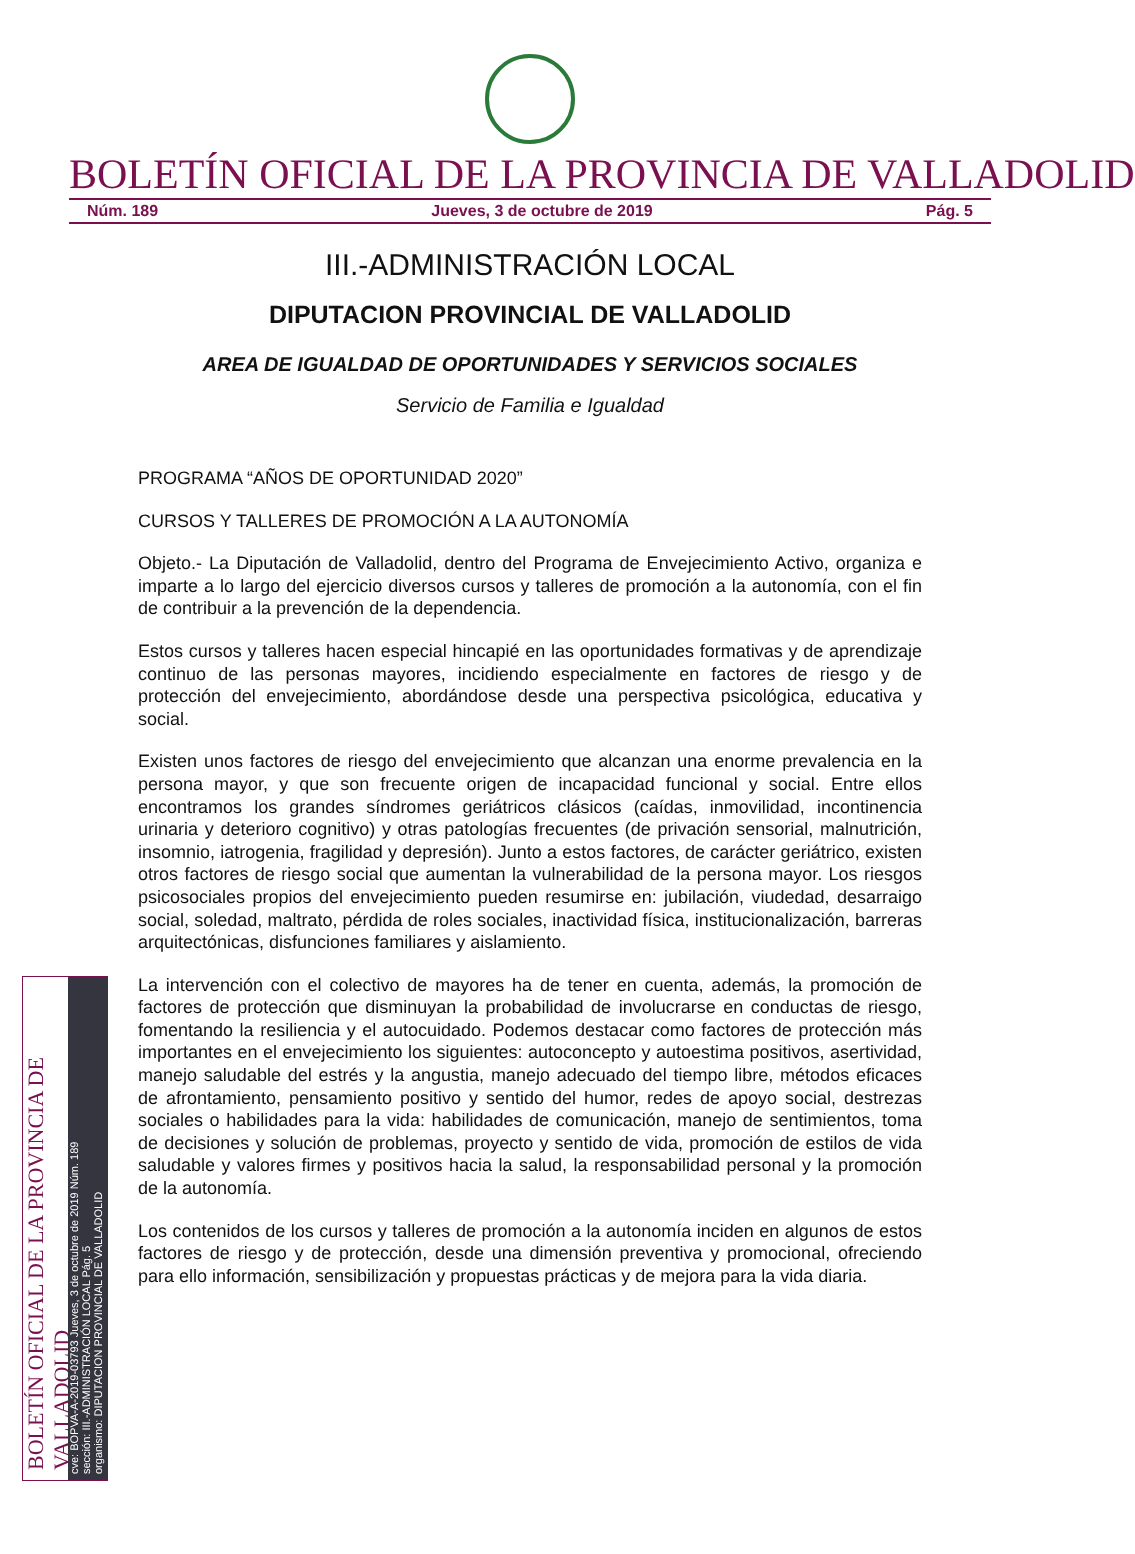BOLETÍN OFICIAL DE LA PROVINCIA DE VALLADOLID
Núm. 189 Jueves, 3 de octubre de 2019 Pág. 5
III.-ADMINISTRACIÓN LOCAL
DIPUTACION PROVINCIAL DE VALLADOLID
AREA DE IGUALDAD DE OPORTUNIDADES Y SERVICIOS SOCIALES
Servicio de Familia e Igualdad
PROGRAMA “AÑOS DE OPORTUNIDAD 2020”
CURSOS Y TALLERES DE PROMOCIÓN A LA AUTONOMÍA
Objeto.- La Diputación de Valladolid, dentro del Programa de Envejecimiento Activo, organiza e imparte a lo largo del ejercicio diversos cursos y talleres de promoción a la autonomía, con el fin de contribuir a la prevención de la dependencia.
Estos cursos y talleres hacen especial hincapié en las oportunidades formativas y de aprendizaje continuo de las personas mayores, incidiendo especialmente en factores de riesgo y de protección del envejecimiento, abordándose desde una perspectiva psicológica, educativa y social.
Existen unos factores de riesgo del envejecimiento que alcanzan una enorme prevalencia en la persona mayor, y que son frecuente origen de incapacidad funcional y social. Entre ellos encontramos los grandes síndromes geriátricos clásicos (caídas, inmovilidad, incontinencia urinaria y deterioro cognitivo) y otras patologías frecuentes (de privación sensorial, malnutrición, insomnio, iatrogenia, fragilidad y depresión). Junto a estos factores, de carácter geriátrico, existen otros factores de riesgo social que aumentan la vulnerabilidad de la persona mayor. Los riesgos psicosociales propios del envejecimiento pueden resumirse en: jubilación, viudedad, desarraigo social, soledad, maltrato, pérdida de roles sociales, inactividad física, institucionalización, barreras arquitectónicas, disfunciones familiares y aislamiento.
La intervención con el colectivo de mayores ha de tener en cuenta, además, la promoción de factores de protección que disminuyan la probabilidad de involucrarse en conductas de riesgo, fomentando la resiliencia y el autocuidado. Podemos destacar como factores de protección más importantes en el envejecimiento los siguientes: autoconcepto y autoestima positivos, asertividad, manejo saludable del estrés y la angustia, manejo adecuado del tiempo libre, métodos eficaces de afrontamiento, pensamiento positivo y sentido del humor, redes de apoyo social, destrezas sociales o habilidades para la vida: habilidades de comunicación, manejo de sentimientos, toma de decisiones y solución de problemas, proyecto y sentido de vida, promoción de estilos de vida saludable y valores firmes y positivos hacia la salud, la responsabilidad personal y la promoción de la autonomía.
Los contenidos de los cursos y talleres de promoción a la autonomía inciden en algunos de estos factores de riesgo y de protección, desde una dimensión preventiva y promocional, ofreciendo para ello información, sensibilización y propuestas prácticas y de mejora para la vida diaria.
BOLETÍN OFICIAL DE LA PROVINCIA DE VALLADOLID
cve: BOPVA-A-2019-03793 Jueves, 3 de octubre de 2019 Núm. 189
sección: III.-ADMINISTRACIÓN LOCAL Pág. 5
organismo: DIPUTACION PROVINCIAL DE VALLADOLID